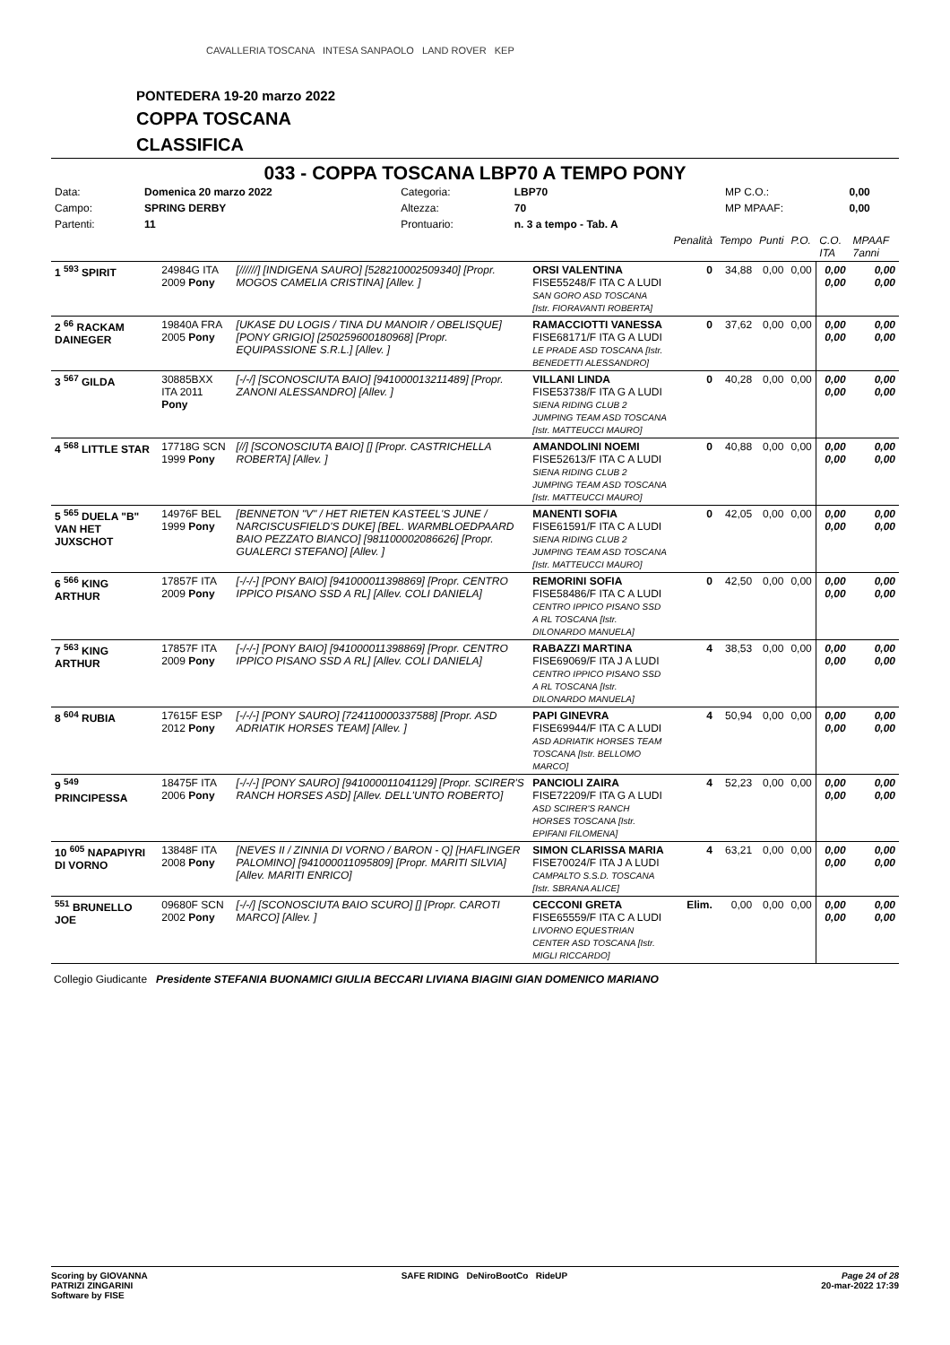CAVALLERIA TOSCANA INTESA SANPAOLO LAND ROVER KEP
PONTEDERA 19-20 marzo 2022
COPPA TOSCANA
CLASSIFICA
033 - COPPA TOSCANA LBP70 A TEMPO PONY
| Data: | Domenica 20 marzo 2022 | Categoria: | LBP70 | MP C.O.: | 0,00 |
| Campo: | SPRING DERBY | Altezza: | 70 | MP MPAAF: | 0,00 |
| Partenti: | 11 | Prontuario: | n. 3 a tempo - Tab. A | | |
| | | | | Penalità | Tempo | Punti | P.O. | C.O. ITA | MPAAF 7anni |
| 1 <sup>593</sup> SPIRIT | 24984G ITA 2009 Pony | [//////] [INDIGENA SAURO] [528210002509340] [Propr. MOGOS CAMELIA CRISTINA] [Allev. ] | ORSI VALENTINA FISE55248/F ITA C A LUDI SAN GORO ASD TOSCANA [Istr. FIORAVANTI ROBERTA] | 0 | 34,88 | 0,00 | 0,00 | 0,00 0,00 | 0,00 0,00 |
| 2 <sup>66</sup> RACKAM DAINEGER | 19840A FRA 2005 Pony | [UKASE DU LOGIS / TINA DU MANOIR / OBELISQUE] [PONY GRIGIO] [250259600180968] [Propr. EQUIPASSIONE S.R.L.] [Allev. ] | RAMACCIOTTI VANESSA FISE68171/F ITA G A LUDI LE PRADE ASD TOSCANA [Istr. BENEDETTI ALESSANDRO] | 0 | 37,62 | 0,00 | 0,00 | 0,00 0,00 | 0,00 0,00 |
| 3 <sup>567</sup> GILDA | 30885BXX ITA 2011 Pony | [-/-/] [SCONOSCIUTA BAIO] [941000013211489] [Propr. ZANONI ALESSANDRO] [Allev. ] | VILLANI LINDA FISE53738/F ITA G A LUDI SIENA RIDING CLUB 2 JUMPING TEAM ASD TOSCANA [Istr. MATTEUCCI MAURO] | 0 | 40,28 | 0,00 | 0,00 | 0,00 0,00 | 0,00 0,00 |
| 4 <sup>568</sup> LITTLE STAR | 17718G SCN 1999 Pony | [//] [SCONOSCIUTA BAIO] [] [Propr. CASTRICHELLA ROBERTA] [Allev. ] | AMANDOLINI NOEMI FISE52613/F ITA C A LUDI SIENA RIDING CLUB 2 JUMPING TEAM ASD TOSCANA [Istr. MATTEUCCI MAURO] | 0 | 40,88 | 0,00 | 0,00 | 0,00 0,00 | 0,00 0,00 |
| 5 <sup>565</sup> DUELA "B" VAN HET JUXSCHOT | 14976F BEL 1999 Pony | [BENNETON "V" / HET RIETEN KASTEEL'S JUNE / NARCISCUSFIELD'S DUKE] [BEL. WARMBLOEDPAARD BAIO PEZZATO BIANCO] [981100002086626] [Propr. GUALERCI STEFANO] [Allev. ] | MANENTI SOFIA FISE61591/F ITA C A LUDI SIENA RIDING CLUB 2 JUMPING TEAM ASD TOSCANA [Istr. MATTEUCCI MAURO] | 0 | 42,05 | 0,00 | 0,00 | 0,00 0,00 | 0,00 0,00 |
| 6 <sup>566</sup> KING ARTHUR | 17857F ITA 2009 Pony | [-/-/-] [PONY BAIO] [941000011398869] [Propr. CENTRO IPPICO PISANO SSD A RL] [Allev. COLI DANIELA] | REMORINI SOFIA FISE58486/F ITA C A LUDI CENTRO IPPICO PISANO SSD A RL TOSCANA [Istr. DILONARDO MANUELA] | 0 | 42,50 | 0,00 | 0,00 | 0,00 0,00 | 0,00 0,00 |
| 7 <sup>563</sup> KING ARTHUR | 17857F ITA 2009 Pony | [-/-/-] [PONY BAIO] [941000011398869] [Propr. CENTRO IPPICO PISANO SSD A RL] [Allev. COLI DANIELA] | RABAZZI MARTINA FISE69069/F ITA J A LUDI CENTRO IPPICO PISANO SSD A RL TOSCANA [Istr. DILONARDO MANUELA] | 4 | 38,53 | 0,00 | 0,00 | 0,00 0,00 | 0,00 0,00 |
| 8 <sup>604</sup> RUBIA | 17615F ESP 2012 Pony | [-/-/-] [PONY SAURO] [724110000337588] [Propr. ASD ADRIATIK HORSES TEAM] [Allev. ] | PAPI GINEVRA FISE69944/F ITA C A LUDI ASD ADRIATIK HORSES TEAM TOSCANA [Istr. BELLOMO MARCO] | 4 | 50,94 | 0,00 | 0,00 | 0,00 0,00 | 0,00 0,00 |
| 9 <sup>549</sup> PRINCIPESSA | 18475F ITA 2006 Pony | [-/-/-] [PONY SAURO] [941000011041129] [Propr. SCIRER'S RANCH HORSES ASD] [Allev. DELL'UNTO ROBERTO] | PANCIOLI ZAIRA FISE72209/F ITA G A LUDI ASD SCIRER'S RANCH HORSES TOSCANA [Istr. EPIFANI FILOMENA] | 4 | 52,23 | 0,00 | 0,00 | 0,00 0,00 | 0,00 0,00 |
| 10 <sup>605</sup> NAPAPIYRI DI VORNO | 13848F ITA 2008 Pony | [NEVES II / ZINNIA DI VORNO / BARON - Q] [HAFLINGER PALOMINO] [941000011095809] [Propr. MARITI SILVIA] [Allev. MARITI ENRICO] | SIMON CLARISSA MARIA FISE70024/F ITA J A LUDI CAMPALTO S.S.D. TOSCANA [Istr. SBRANA ALICE] | 4 | 63,21 | 0,00 | 0,00 | 0,00 0,00 | 0,00 0,00 |
| <sup>551</sup> BRUNELLO JOE | 09680F SCN 2002 Pony | [-/-/] [SCONOSCIUTA BAIO SCURO] [] [Propr. CAROTI MARCO] [Allev. ] | CECCONI GRETA FISE65559/F ITA C A LUDI LIVORNO EQUESTRIAN CENTER ASD TOSCANA [Istr. MIGLI RICCARDO] | Elim. | 0,00 | 0,00 | 0,00 | 0,00 0,00 | 0,00 0,00 |
Collegio Giudicante Presidente STEFANIA BUONAMICI GIULIA BECCARI LIVIANA BIAGINI GIAN DOMENICO MARIANO
Scoring by GIOVANNA
PATRIZI ZINGARINI
Software by FISE
SAFE RIDING DeNiroBootCo RideUP
Page 24 of 28
20-mar-2022 17:39